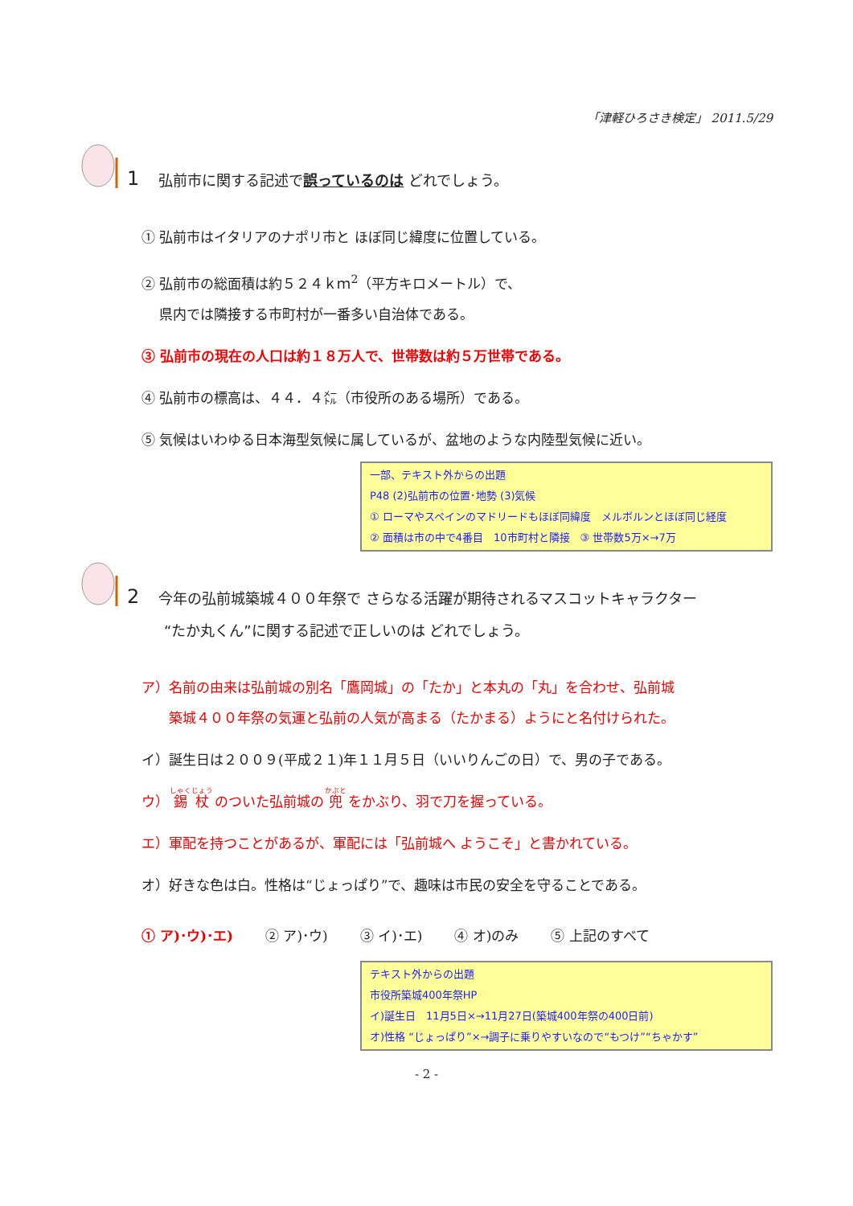「津軽ひろさき検定」 2011.5/29
1 弘前市に関する記述で誤っているのは どれでしょう。
① 弘前市はイタリアのナポリ市と ほぼ同じ緯度に位置している。
② 弘前市の総面積は約５２４ｋｍ<sup>2</sup>（平方キロメートル）で、
　 県内では隣接する市町村が一番多い自治体である。
③ 弘前市の現在の人口は約１８万人で、世帯数は約５万世帯である。
④ 弘前市の標高は、４４．４㍍（市役所のある場所）である。
⑤ 気候はいわゆる日本海型気候に属しているが、盆地のような内陸型気候に近い。
一部、テキスト外からの出題
P48 (2)弘前市の位置･地勢 (3)気候
① ローマやスペインのマドリードもほぼ同緯度　メルボルンとほぼ同じ経度
② 面積は市の中で4番目　10市町村と隣接　③ 世帯数5万×→7万
2 今年の弘前城築城４００年祭で さらなる活躍が期待されるマスコットキャラクター
“たか丸くん”に関する記述で正しいのは どれでしょう。
ア）名前の由来は弘前城の別名「鷹岡城」の「たか」と本丸の「丸」を合わせ、弘前城
　　築城４００年祭の気運と弘前の人気が高まる（たかまる）ようにと名付けられた。
イ）誕生日は２００９(平成２１)年１１月５日（いいりんごの日）で、男の子である。
ウ） 錫杖 のついた弘前城の 兜 をかぶり、羽で刀を握っている。
エ）軍配を持つことがあるが、軍配には「弘前城へ ようこそ」と書かれている。
オ）好きな色は白。性格は“じょっぱり”で、趣味は市民の安全を守ることである。
① ア)･ウ)･エ) ② ア)･ウ) ③ イ)･エ) ④ オ)のみ ⑤ 上記のすべて
テキスト外からの出題
市役所築城400年祭HP
イ)誕生日　11月5日×→11月27日(築城400年祭の400日前)
オ)性格 “じょっぱり”×→調子に乗りやすいなので“もつけ”“ちゃかす”
- 2 -